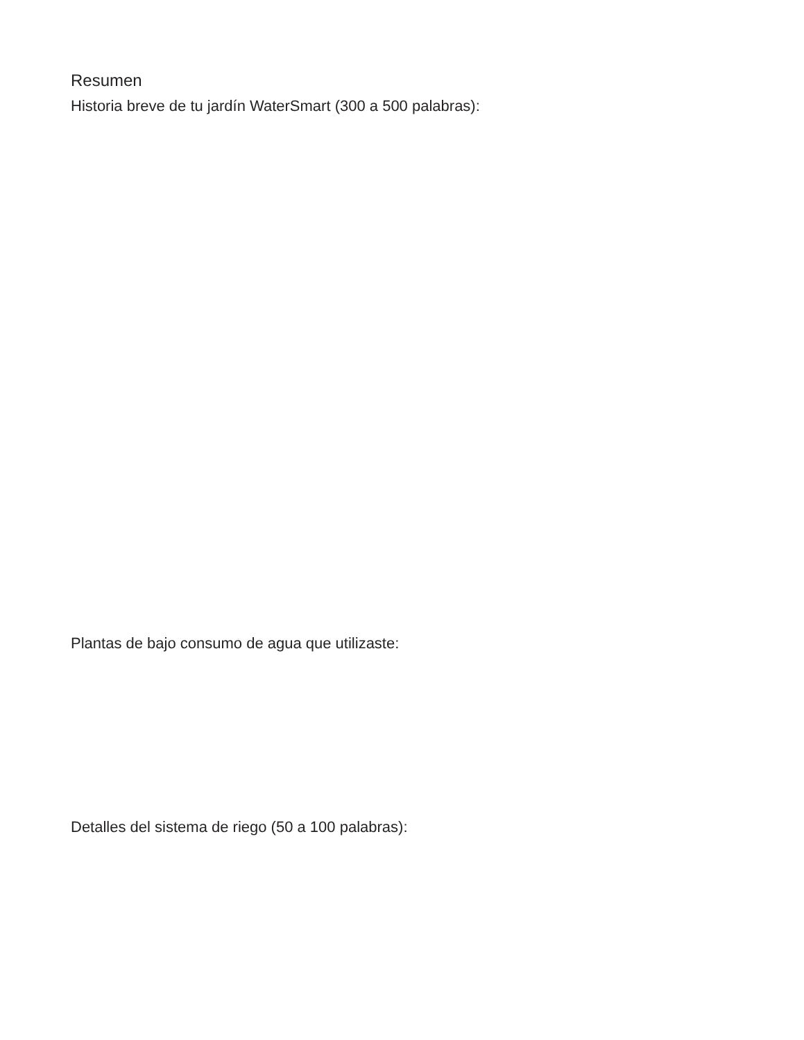Resumen
Historia breve de tu jardín WaterSmart (300 a 500 palabras):
Plantas de bajo consumo de agua que utilizaste:
Detalles del sistema de riego (50 a 100 palabras):